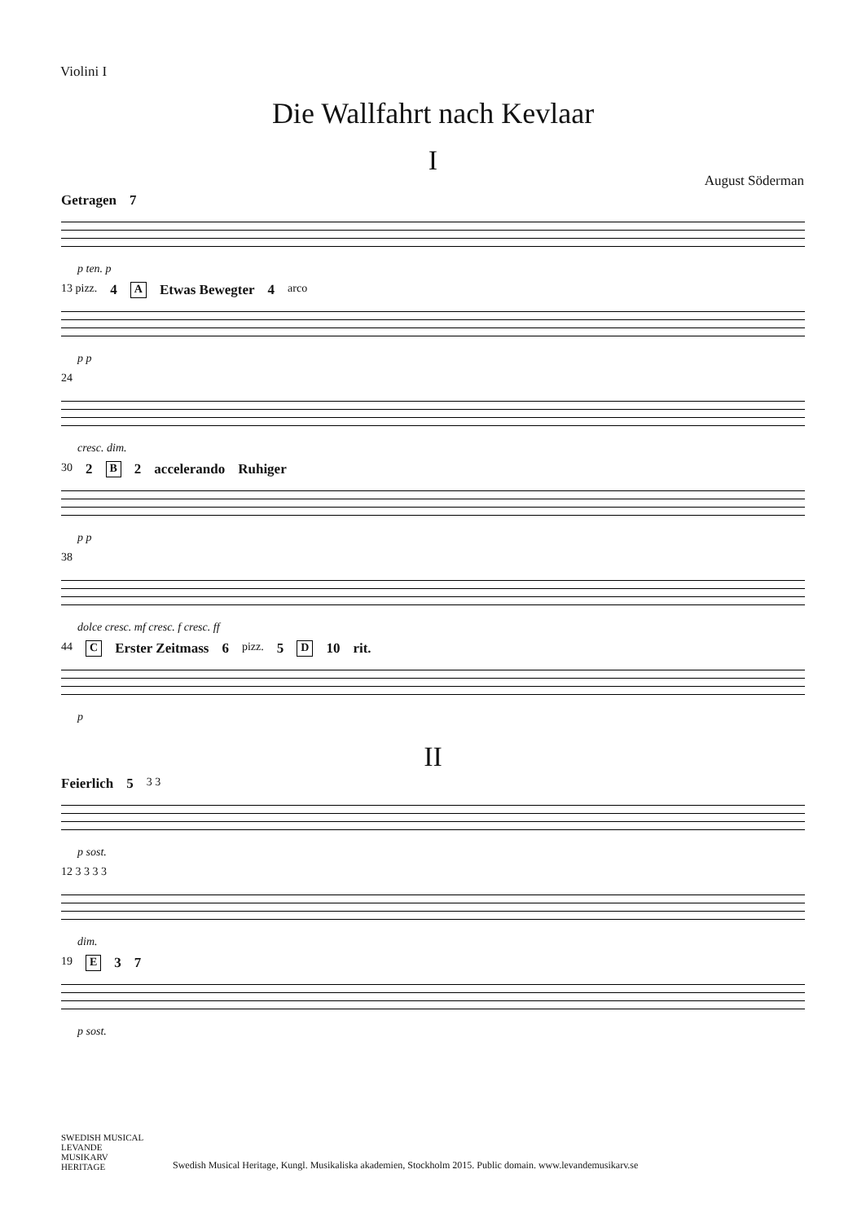Violini I
Die Wallfahrt nach Kevlaar
I
August Söderman
Getragen 7
p ten. p
13 pizz. 4 A Etwas Bewegter 4 arco
p p
24
cresc. dim.
30 2 B 2 accelerando Ruhiger
p p
38
dolce cresc. mf cresc. f cresc. ff
44 C Erster Zeitmass 6 pizz. 5 D 10 rit.
p
II
Feierlich 5 3 3
p sost.
12 3 3 3 3
dim.
19 E 3 7
p sost.
SWEDISH MUSICAL
LEVANDE
MUSIKARV
HERITAGE
Swedish Musical Heritage, Kungl. Musikaliska akademien, Stockholm 2015. Public domain. www.levandemusikarv.se